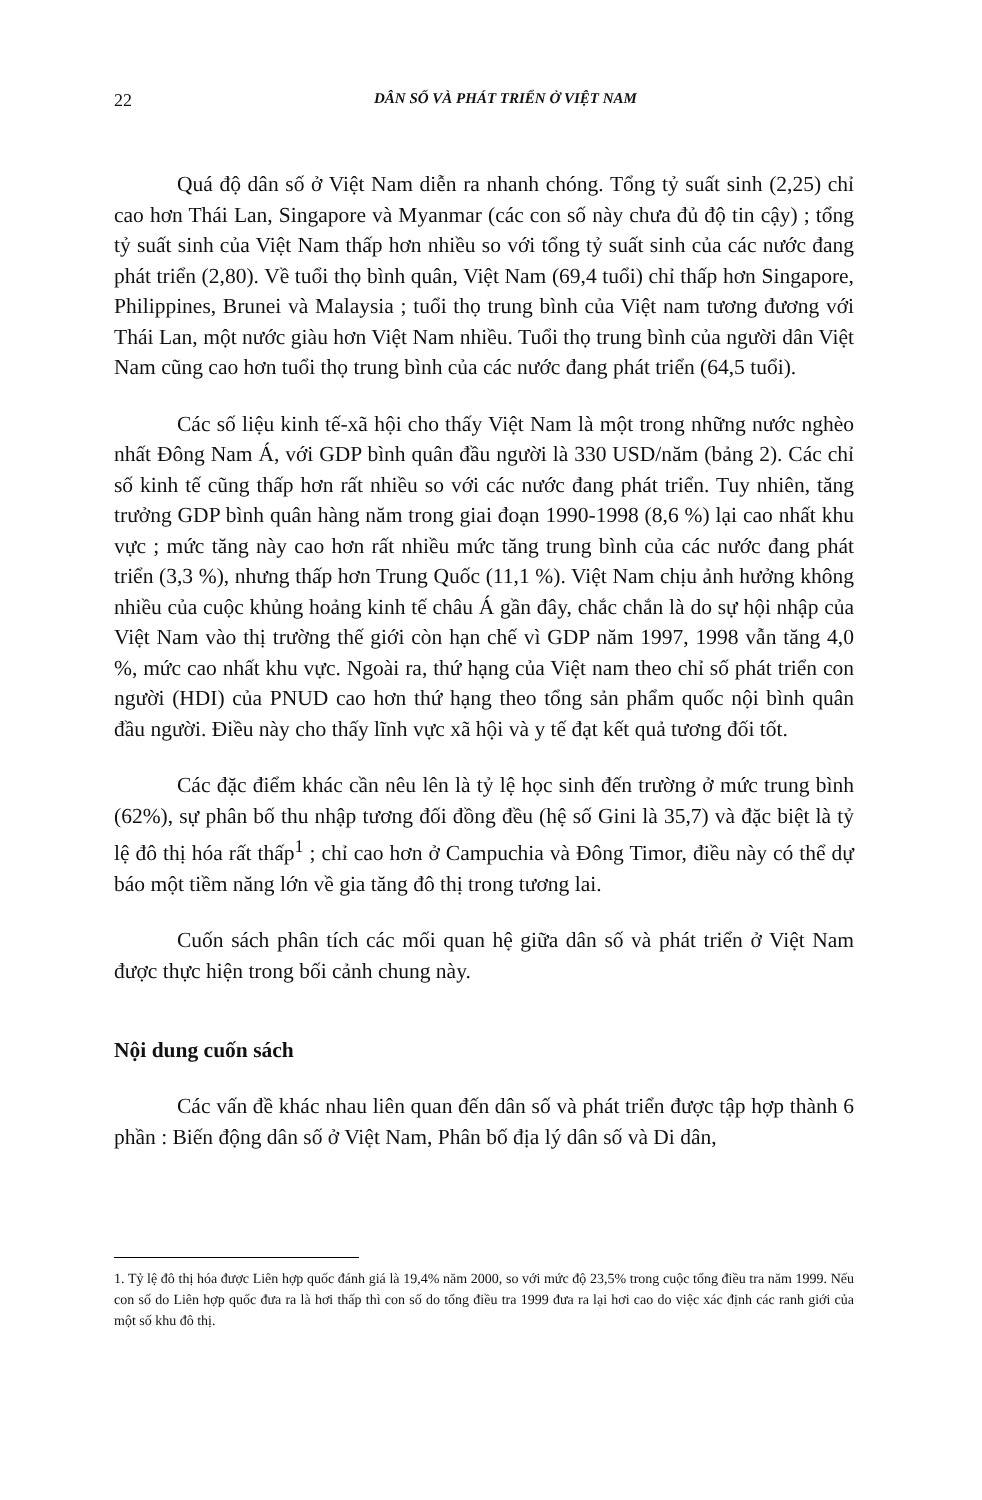22 DÂN SỐ VÀ PHÁT TRIỂN Ở VIỆT NAM
Quá độ dân số ở Việt Nam diễn ra nhanh chóng. Tổng tỷ suất sinh (2,25) chỉ cao hơn Thái Lan, Singapore và Myanmar (các con số này chưa đủ độ tin cậy) ; tổng tỷ suất sinh của Việt Nam thấp hơn nhiều so với tổng tỷ suất sinh của các nước đang phát triển (2,80). Về tuổi thọ bình quân, Việt Nam (69,4 tuổi) chỉ thấp hơn Singapore, Philippines, Brunei và Malaysia ; tuổi thọ trung bình của Việt nam tương đương với Thái Lan, một nước giàu hơn Việt Nam nhiều. Tuổi thọ trung bình của người dân Việt Nam cũng cao hơn tuổi thọ trung bình của các nước đang phát triển (64,5 tuổi).
Các số liệu kinh tế-xã hội cho thấy Việt Nam là một trong những nước nghèo nhất Đông Nam Á, với GDP bình quân đầu người là 330 USD/năm (bảng 2). Các chỉ số kinh tế cũng thấp hơn rất nhiều so với các nước đang phát triển. Tuy nhiên, tăng trưởng GDP bình quân hàng năm trong giai đoạn 1990-1998 (8,6 %) lại cao nhất khu vực ; mức tăng này cao hơn rất nhiều mức tăng trung bình của các nước đang phát triển (3,3 %), nhưng thấp hơn Trung Quốc (11,1 %). Việt Nam chịu ảnh hưởng không nhiều của cuộc khủng hoảng kinh tế châu Á gần đây, chắc chắn là do sự hội nhập của Việt Nam vào thị trường thế giới còn hạn chế vì GDP năm 1997, 1998 vẫn tăng 4,0 %, mức cao nhất khu vực. Ngoài ra, thứ hạng của Việt nam theo chỉ số phát triển con người (HDI) của PNUD cao hơn thứ hạng theo tổng sản phẩm quốc nội bình quân đầu người. Điều này cho thấy lĩnh vực xã hội và y tế đạt kết quả tương đối tốt.
Các đặc điểm khác cần nêu lên là tỷ lệ học sinh đến trường ở mức trung bình (62%), sự phân bố thu nhập tương đối đồng đều (hệ số Gini là 35,7) và đặc biệt là tỷ lệ đô thị hóa rất thấp<sup>1</sup> ; chỉ cao hơn ở Campuchia và Đông Timor, điều này có thể dự báo một tiềm năng lớn về gia tăng đô thị trong tương lai.
Cuốn sách phân tích các mối quan hệ giữa dân số và phát triển ở Việt Nam được thực hiện trong bối cảnh chung này.
Nội dung cuốn sách
Các vấn đề khác nhau liên quan đến dân số và phát triển được tập hợp thành 6 phần : Biến động dân số ở Việt Nam, Phân bố địa lý dân số và Di dân,
1. Tỷ lệ đô thị hóa được Liên hợp quốc đánh giá là 19,4% năm 2000, so với mức độ 23,5% trong cuộc tổng điều tra năm 1999. Nếu con số do Liên hợp quốc đưa ra là hơi thấp thì con số do tổng điều tra 1999 đưa ra lại hơi cao do việc xác định các ranh giới của một số khu đô thị.